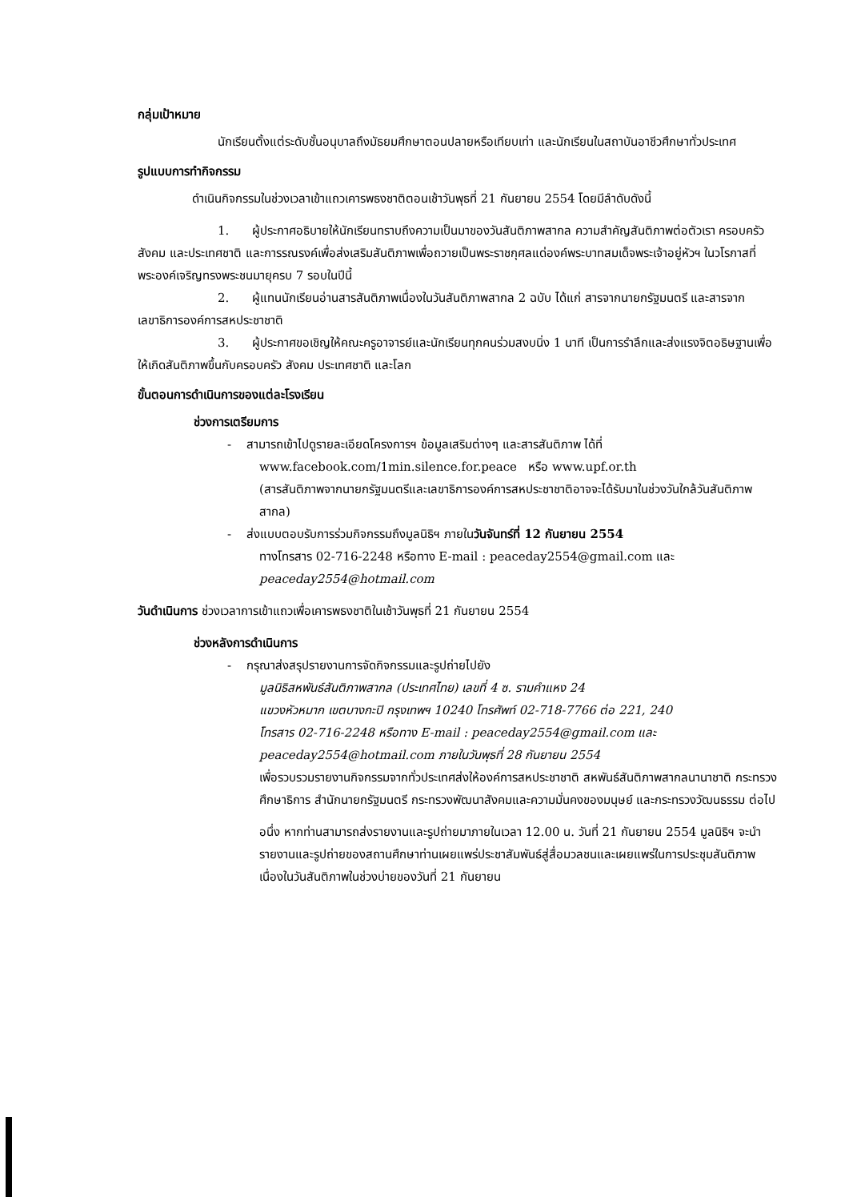กลุ่มเป้าหมาย
นักเรียนตั้งแต่ระดับชั้นอนุบาลถึงมัธยมศึกษาตอนปลายหรือเทียบเท่า และนักเรียนในสถาบันอาชีวศึกษาทั่วประเทศ
รูปแบบการทำกิจกรรม
ดำเนินกิจกรรมในช่วงเวลาเข้าแถวเคารพธงชาติตอนเช้าวันพุธที่ 21 กันยายน 2554 โดยมีลำดับดังนี้
1. ผู้ประกาศอธิบายให้นักเรียนทราบถึงความเป็นมาของวันสันติภาพสากล ความสำคัญสันติภาพต่อตัวเรา ครอบครัว สังคม และประเทศชาติ และการรณรงค์เพื่อส่งเสริมสันติภาพเพื่อถวายเป็นพระราชกุศลแด่องค์พระบาทสมเด็จพระเจ้าอยู่หัวฯ ในวโรกาสที่พระองค์เจริญทรงพระชนมายุครบ 7 รอบในปีนี้
2. ผู้แทนนักเรียนอ่านสารสันติภาพเนื่องในวันสันติภาพสากล 2 ฉบับ ได้แก่ สารจากนายกรัฐมนตรี และสารจากเลขาธิการองค์การสหประชาชาติ
3. ผู้ประกาศขอเชิญให้คณะครูอาจารย์และนักเรียนทุกคนร่วมสงบนิ่ง 1 นาที เป็นการรำลึกและส่งแรงจิตอธิษฐานเพื่อให้เกิดสันติภาพขึ้นกับครอบครัว สังคม ประเทศชาติ และโลก
ขั้นตอนการดำเนินการของแต่ละโรงเรียน
ช่วงการเตรียมการ
- สามารถเข้าไปดูรายละเอียดโครงการฯ ข้อมูลเสริมต่างๆ และสารสันติภาพ ได้ที่
www.facebook.com/1min.silence.for.peace หรือ www.upf.or.th
(สารสันติภาพจากนายกรัฐมนตรีและเลขาธิการองค์การสหประชาชาติอาจจะได้รับมาในช่วงวันใกล้วันสันติภาพสากล)
- ส่งแบบตอบรับการร่วมกิจกรรมถึงมูลนิธิฯ ภายในวันจันทร์ที่ 12 กันยายน 2554
ทางโทรสาร 02-716-2248 หรือทาง E-mail : peaceday2554@gmail.com และ
peaceday2554@hotmail.com
วันดำเนินการ ช่วงเวลาการเข้าแถวเพื่อเคารพธงชาติในเช้าวันพุธที่ 21 กันยายน 2554
ช่วงหลังการดำเนินการ
- กรุณาส่งสรุปรายงานการจัดกิจกรรมและรูปถ่ายไปยัง
มูลนิธิสหพันธ์สันติภาพสากล (ประเทศไทย) เลขที่ 4 ซ. รามคำแหง 24
แขวงหัวหมาก เขตบางกะปิ กรุงเทพฯ 10240 โทรศัพท์ 02-718-7766 ต่อ 221, 240
โทรสาร 02-716-2248 หรือทาง E-mail : peaceday2554@gmail.com และ
peaceday2554@hotmail.com ภายในวันพุธที่ 28 กันยายน 2554
เพื่อรวบรวมรายงานกิจกรรมจากทั่วประเทศส่งให้องค์การสหประชาชาติ สหพันธ์สันติภาพสากลนานาชาติ กระทรวงศึกษาธิการ สำนักนายกรัฐมนตรี กระทรวงพัฒนาสังคมและความมั่นคงของมนุษย์ และกระทรวงวัฒนธรรม ต่อไป
อนึ่ง หากท่านสามารถส่งรายงานและรูปถ่ายมาภายในเวลา 12.00 น. วันที่ 21 กันยายน 2554 มูลนิธิฯ จะนำรายงานและรูปถ่ายของสถานศึกษาท่านเผยแพร่ประชาสัมพันธ์สู่สื่อมวลชนและเผยแพร่ในการประชุมสันติภาพเนื่องในวันสันติภาพในช่วงบ่ายของวันที่ 21 กันยายน